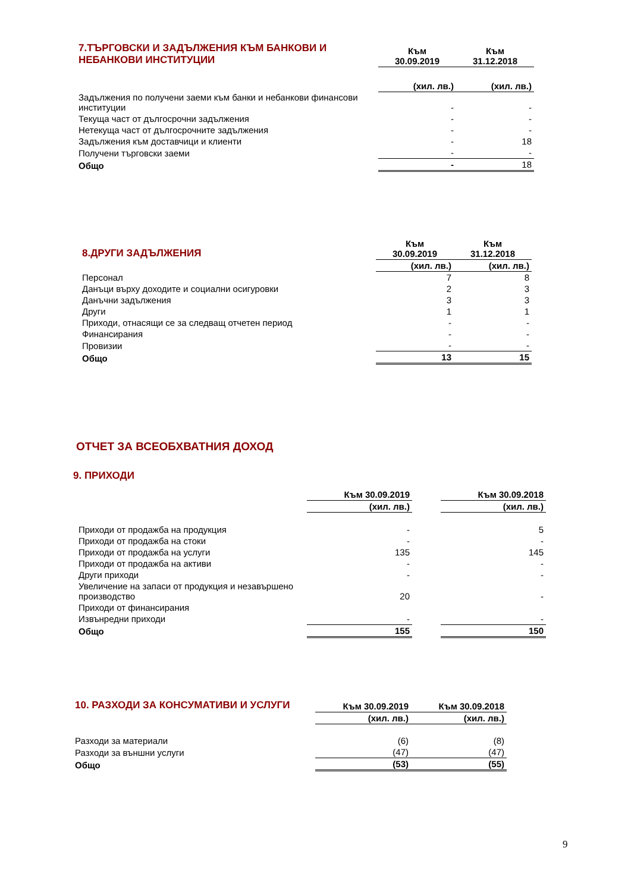| 7.ТЪРГОВСКИ И ЗАДЪЛЖЕНИЯ КЪМ БАНКОВИ И НЕБАНКОВИ ИНСТИТУЦИИ | Към 30.09.2019 | Към 31.12.2018 |
| | (хил. лв.) | (хил. лв.) |
| Задължения по получени заеми към банки и небанкови финансови институции | - | - |
| Текуща част от дългосрочни задължения | - | - |
| Нетекуща част от дългосрочните задължения | - | - |
| Задължения към доставчици и клиенти | - | 18 |
| Получени търговски заеми | - | - |
| Общо | - | 18 |
| 8.ДРУГИ ЗАДЪЛЖЕНИЯ | Към 30.09.2019 | Към 31.12.2018 |
| | (хил. лв.) | (хил. лв.) |
| Персонал | 7 | 8 |
| Данъци върху доходите и социални осигуровки | 2 | 3 |
| Данъчни задължения | 3 | 3 |
| Други | 1 | 1 |
| Приходи, отнасящи се за следващ отчетен период | - | - |
| Финансирания | - | - |
| Провизии | - | - |
| Общо | 13 | 15 |
ОТЧЕТ ЗА ВСЕОБХВАТНИЯ ДОХОД
9. ПРИХОДИ
| | Към 30.09.2019 | | Към 30.09.2018 |
| | (хил. лв.) | | (хил. лв.) |
| Приходи от продажба на продукция | - | | 5 |
| Приходи от продажба на стоки | - | | - |
| Приходи от продажба на услуги | 135 | | 145 |
| Приходи от продажба на активи | - | | - |
| Други приходи | - | | - |
| Увеличение на запаси от продукция и незавършено производство | 20 | | - |
| Приходи от финансирания | | | |
| Извънредни приходи | - | | - |
| Общо | 155 | | 150 |
| 10. РАЗХОДИ ЗА КОНСУМАТИВИ И УСЛУГИ | Към 30.09.2019 | Към 30.09.2018 |
| | (хил. лв.) | (хил. лв.) |
| Разходи за материали | (6) | (8) |
| Разходи за външни услуги | (47) | (47) |
| Общо | (53) | (55) |
9